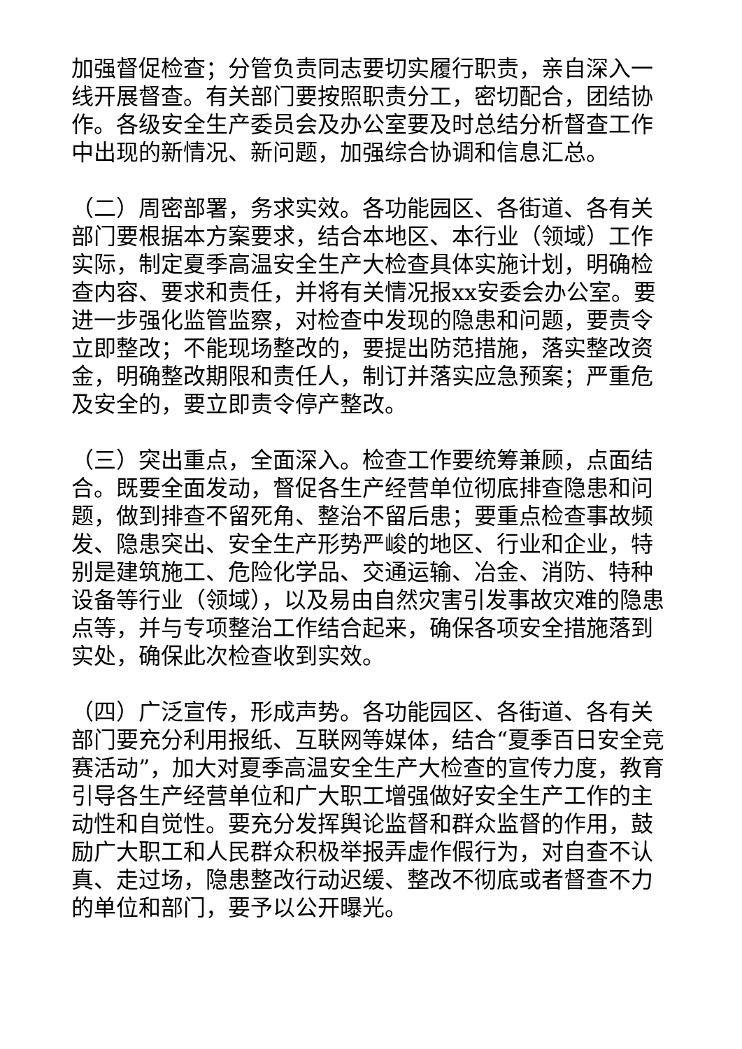加强督促检查；分管负责同志要切实履行职责，亲自深入一线开展督查。有关部门要按照职责分工，密切配合，团结协作。各级安全生产委员会及办公室要及时总结分析督查工作中出现的新情况、新问题，加强综合协调和信息汇总。
（二）周密部署，务求实效。各功能园区、各街道、各有关部门要根据本方案要求，结合本地区、本行业（领域）工作实际，制定夏季高温安全生产大检查具体实施计划，明确检查内容、要求和责任，并将有关情况报xx安委会办公室。要进一步强化监管监察，对检查中发现的隐患和问题，要责令立即整改；不能现场整改的，要提出防范措施，落实整改资金，明确整改期限和责任人，制订并落实应急预案；严重危及安全的，要立即责令停产整改。
（三）突出重点，全面深入。检查工作要统筹兼顾，点面结合。既要全面发动，督促各生产经营单位彻底排查隐患和问题，做到排查不留死角、整治不留后患；要重点检查事故频发、隐患突出、安全生产形势严峻的地区、行业和企业，特别是建筑施工、危险化学品、交通运输、冶金、消防、特种设备等行业（领域），以及易由自然灾害引发事故灾难的隐患点等，并与专项整治工作结合起来，确保各项安全措施落到实处，确保此次检查收到实效。
（四）广泛宣传，形成声势。各功能园区、各街道、各有关部门要充分利用报纸、互联网等媒体，结合“夏季百日安全竞赛活动”，加大对夏季高温安全生产大检查的宣传力度，教育引导各生产经营单位和广大职工增强做好安全生产工作的主动性和自觉性。要充分发挥舆论监督和群众监督的作用，鼓励广大职工和人民群众积极举报弄虚作假行为，对自查不认真、走过场，隐患整改行动迟缓、整改不彻底或者督查不力的单位和部门，要予以公开曝光。